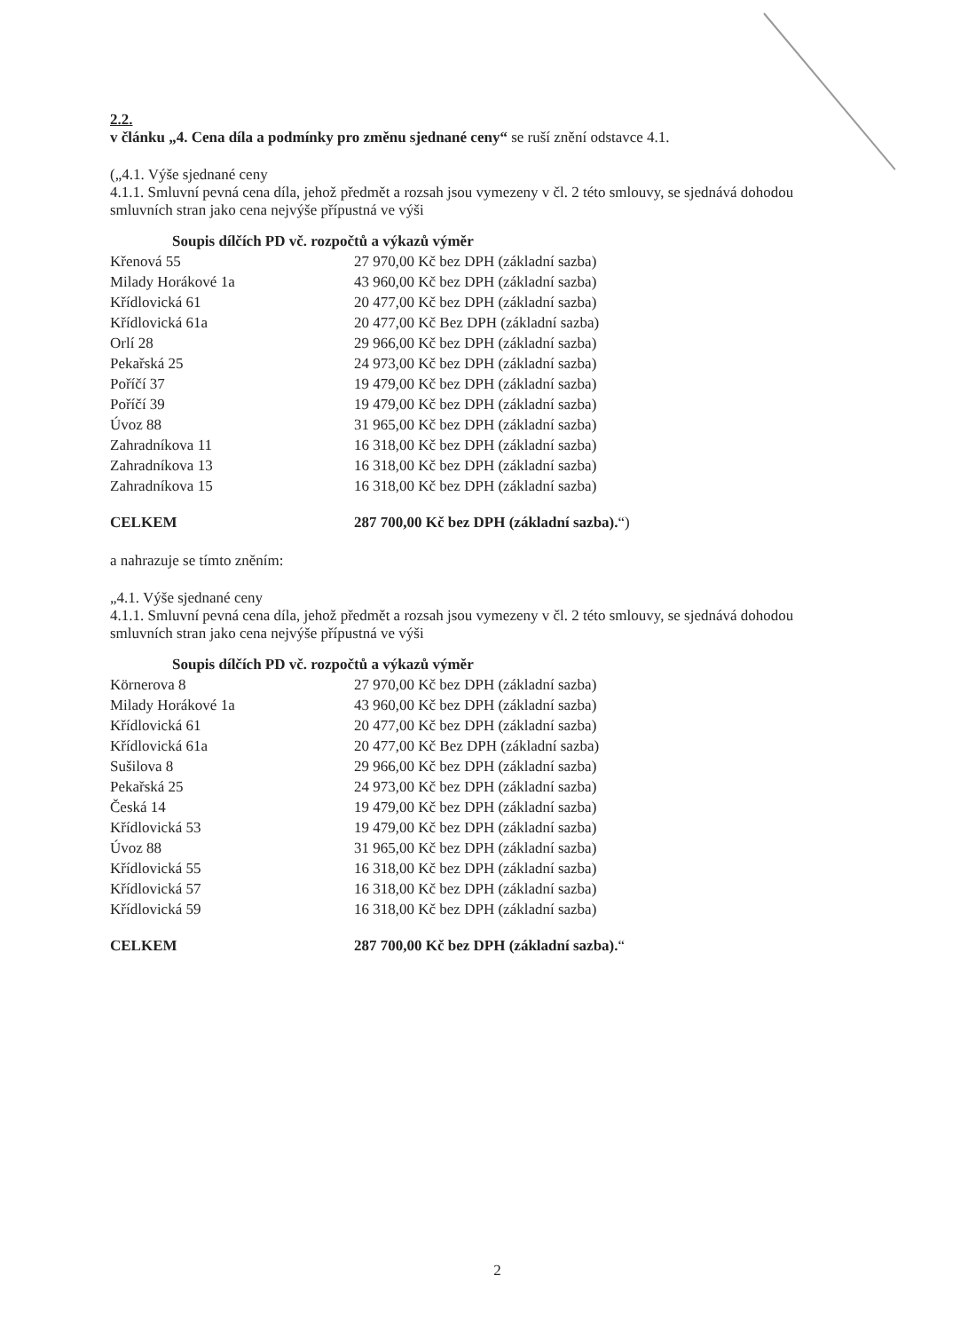2.2.
v článku „4. Cena díla a podmínky pro změnu sjednané ceny“ se ruší znění odstavce 4.1.
(„4.1. Výše sjednané ceny
4.1.1. Smluvní pevná cena díla, jehož předmět a rozsah jsou vymezeny v čl. 2 této smlouvy, se sjednává dohodou smluvních stran jako cena nejvýše přípustná ve výši
Soupis dílčích PD vč. rozpočtů a výkazů výměr
| Křenová 55 | 27 970,00 Kč bez DPH (základní sazba) |
| Milady Horákové 1a | 43 960,00 Kč bez DPH (základní sazba) |
| Křídlovická 61 | 20 477,00 Kč bez DPH (základní sazba) |
| Křídlovická 61a | 20 477,00 Kč Bez DPH (základní sazba) |
| Orlí 28 | 29 966,00 Kč bez DPH (základní sazba) |
| Pekařská 25 | 24 973,00 Kč bez DPH (základní sazba) |
| Poříčí 37 | 19 479,00 Kč bez DPH (základní sazba) |
| Poříčí 39 | 19 479,00 Kč bez DPH (základní sazba) |
| Úvoz 88 | 31 965,00 Kč bez DPH (základní sazba) |
| Zahradníkova 11 | 16 318,00 Kč bez DPH (základní sazba) |
| Zahradníkova 13 | 16 318,00 Kč bez DPH (základní sazba) |
| Zahradníkova 15 | 16 318,00 Kč bez DPH (základní sazba) |
| CELKEM | 287 700,00 Kč bez DPH (základní sazba). “) |
a nahrazuje se tímto zněním:
„4.1. Výše sjednané ceny
4.1.1. Smluvní pevná cena díla, jehož předmět a rozsah jsou vymezeny v čl. 2 této smlouvy, se sjednává dohodou smluvních stran jako cena nejvýše přípustná ve výši
Soupis dílčích PD vč. rozpočtů a výkazů výměr
| Körnerova 8 | 27 970,00 Kč bez DPH (základní sazba) |
| Milady Horákové 1a | 43 960,00 Kč bez DPH (základní sazba) |
| Křídlovická 61 | 20 477,00 Kč bez DPH (základní sazba) |
| Křídlovická 61a | 20 477,00 Kč Bez DPH (základní sazba) |
| Sušilova 8 | 29 966,00 Kč bez DPH (základní sazba) |
| Pekařská 25 | 24 973,00 Kč bez DPH (základní sazba) |
| Česká 14 | 19 479,00 Kč bez DPH (základní sazba) |
| Křídlovická 53 | 19 479,00 Kč bez DPH (základní sazba) |
| Úvoz 88 | 31 965,00 Kč bez DPH (základní sazba) |
| Křídlovická 55 | 16 318,00 Kč bez DPH (základní sazba) |
| Křídlovická 57 | 16 318,00 Kč bez DPH (základní sazba) |
| Křídlovická 59 | 16 318,00 Kč bez DPH (základní sazba) |
| CELKEM | 287 700,00 Kč bez DPH (základní sazba). “ |
2